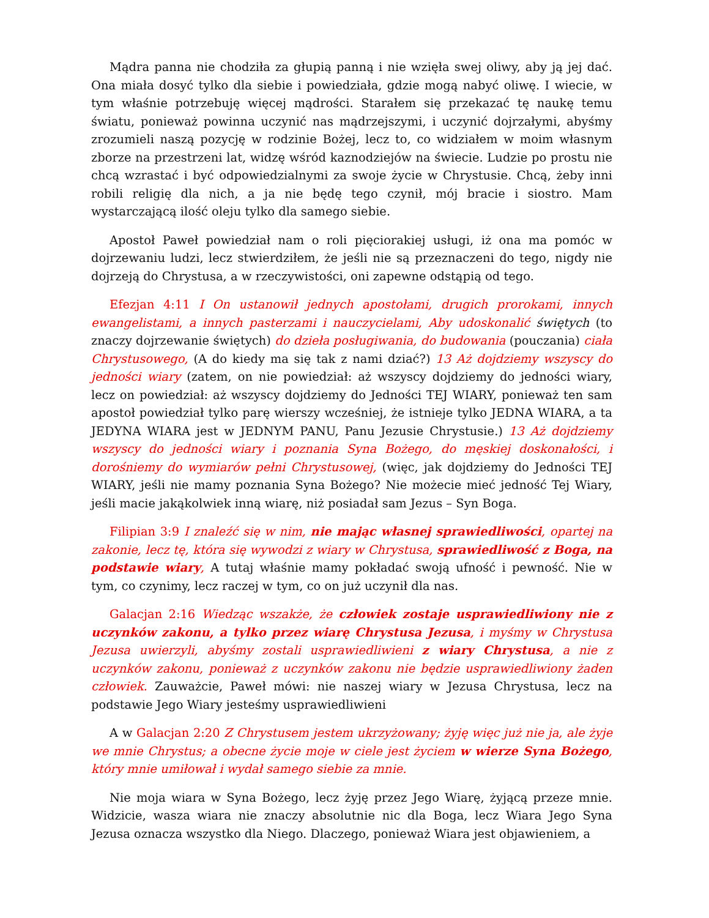Mądra panna nie chodziła za głupią panną i nie wzięła swej oliwy, aby ją jej dać. Ona miała dosyć tylko dla siebie i powiedziała, gdzie mogą nabyć oliwę. I wiecie, w tym właśnie potrzebuję więcej mądrości. Starałem się przekazać tę naukę temu światu, ponieważ powinna uczynić nas mądrzejszymi, i uczynić dojrzałymi, abyśmy zrozumieli naszą pozycję w rodzinie Bożej, lecz to, co widziałem w moim własnym zborze na przestrzeni lat, widzę wśród kaznodziejów na świecie. Ludzie po prostu nie chcą wzrastać i być odpowiedzialnymi za swoje życie w Chrystusie. Chcą, żeby inni robili religię dla nich, a ja nie będę tego czynił, mój bracie i siostro. Mam wystarczającą ilość oleju tylko dla samego siebie.
Apostoł Paweł powiedział nam o roli pięciorakiej usługi, iż ona ma pomóc w dojrzewaniu ludzi, lecz stwierdziłem, że jeśli nie są przeznaczeni do tego, nigdy nie dojrzeją do Chrystusa, a w rzeczywistości, oni zapewne odstąpią od tego.
Efezjan 4:11 I On ustanowił jednych apostołami, drugich prorokami, innych ewangelistami, a innych pasterzami i nauczycielami, Aby udoskonalić świętych (to znaczy dojrzewanie świętych) do dzieła posługiwania, do budowania (pouczania) ciała Chrystusowego, (A do kiedy ma się tak z nami dziać?) 13 Aż dojdziemy wszyscy do jedności wiary (zatem, on nie powiedział: aż wszyscy dojdziemy do jedności wiary, lecz on powiedział: aż wszyscy dojdziemy do Jedności TEJ WIARY, ponieważ ten sam apostoł powiedział tylko parę wierszy wcześniej, że istnieje tylko JEDNA WIARA, a ta JEDYNA WIARA jest w JEDNYM PANU, Panu Jezusie Chrystusie.) 13 Aż dojdziemy wszyscy do jedności wiary i poznania Syna Bożego, do męskiej doskonałości, i dorośniemy do wymiarów pełni Chrystusowej, (więc, jak dojdziemy do Jedności TEJ WIARY, jeśli nie mamy poznania Syna Bożego? Nie możecie mieć jedność Tej Wiary, jeśli macie jakąkolwiek inną wiarę, niż posiadał sam Jezus – Syn Boga.
Filipian 3:9 I znaleźć się w nim, nie mając własnej sprawiedliwości, opartej na zakonie, lecz tę, która się wywodzi z wiary w Chrystusa, sprawiedliwość z Boga, na podstawie wiary, A tutaj właśnie mamy pokładać swoją ufność i pewność. Nie w tym, co czynimy, lecz raczej w tym, co on już uczynił dla nas.
Galacjan 2:16 Wiedząc wszakże, że człowiek zostaje usprawiedliwiony nie z uczynków zakonu, a tylko przez wiarę Chrystusa Jezusa, i myśmy w Chrystusa Jezusa uwierzyli, abyśmy zostali usprawiedliwieni z wiary Chrystusa, a nie z uczynków zakonu, ponieważ z uczynków zakonu nie będzie usprawiedliwiony żaden człowiek. Zauważcie, Paweł mówi: nie naszej wiary w Jezusa Chrystusa, lecz na podstawie Jego Wiary jesteśmy usprawiedliwieni
A w Galacjan 2:20 Z Chrystusem jestem ukrzyżowany; żyję więc już nie ja, ale żyje we mnie Chrystus; a obecne życie moje w ciele jest życiem w wierze Syna Bożego, który mnie umiłował i wydał samego siebie za mnie.
Nie moja wiara w Syna Bożego, lecz żyję przez Jego Wiarę, żyjącą przeze mnie. Widzicie, wasza wiara nie znaczy absolutnie nic dla Boga, lecz Wiara Jego Syna Jezusa oznacza wszystko dla Niego. Dlaczego, ponieważ Wiara jest objawieniem, a